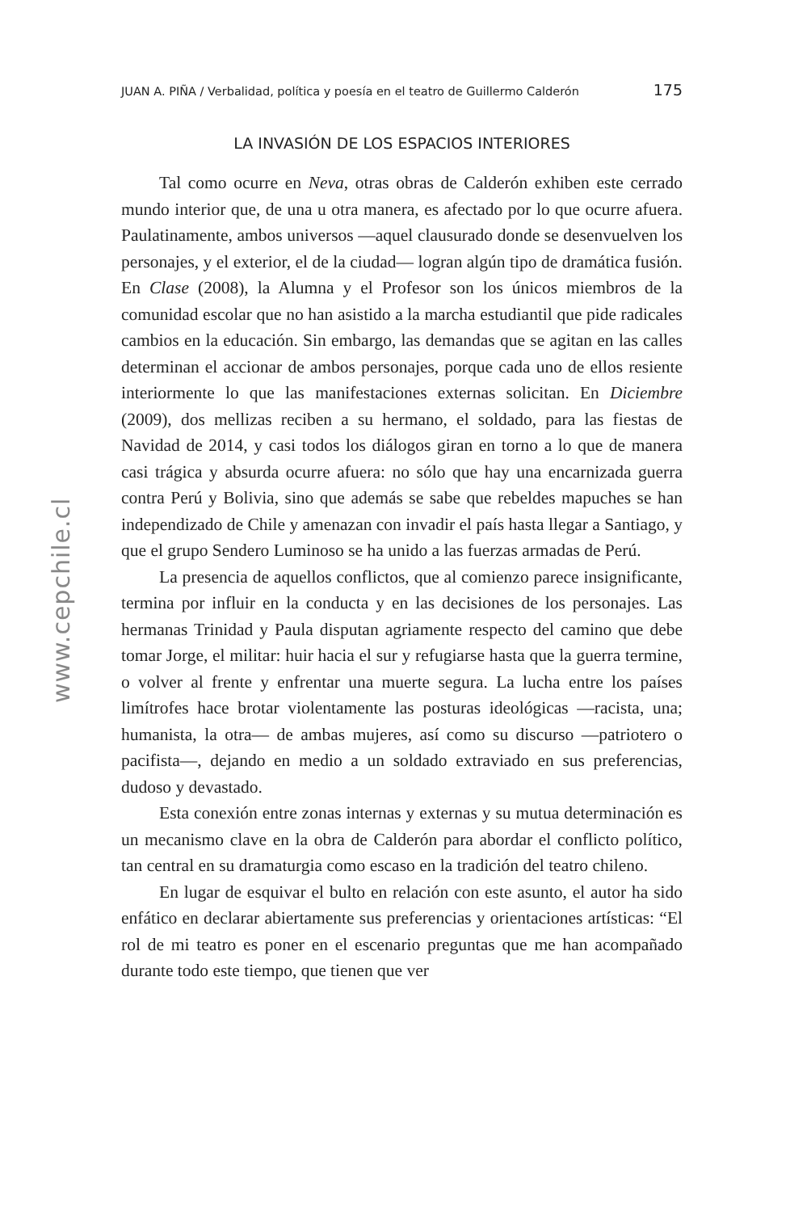www.cepchile.cl
JUAN A. PIÑA / Verbalidad, política y poesía en el teatro de Guillermo Calderón 175
LA INVASIÓN DE LOS ESPACIOS INTERIORES
Tal como ocurre en Neva, otras obras de Calderón exhiben este cerrado mundo interior que, de una u otra manera, es afectado por lo que ocurre afuera. Paulatinamente, ambos universos —aquel clausurado donde se desenvuelven los personajes, y el exterior, el de la ciudad— logran algún tipo de dramática fusión. En Clase (2008), la Alumna y el Profesor son los únicos miembros de la comunidad escolar que no han asistido a la marcha estudiantil que pide radicales cambios en la educación. Sin embargo, las demandas que se agitan en las calles determinan el accionar de ambos personajes, porque cada uno de ellos resiente interiormente lo que las manifestaciones externas solicitan. En Diciembre (2009), dos mellizas reciben a su hermano, el soldado, para las fiestas de Navidad de 2014, y casi todos los diálogos giran en torno a lo que de manera casi trágica y absurda ocurre afuera: no sólo que hay una encarnizada guerra contra Perú y Bolivia, sino que además se sabe que rebeldes mapuches se han independizado de Chile y amenazan con invadir el país hasta llegar a Santiago, y que el grupo Sendero Luminoso se ha unido a las fuerzas armadas de Perú.
La presencia de aquellos conflictos, que al comienzo parece insignificante, termina por influir en la conducta y en las decisiones de los personajes. Las hermanas Trinidad y Paula disputan agriamente respecto del camino que debe tomar Jorge, el militar: huir hacia el sur y refugiarse hasta que la guerra termine, o volver al frente y enfrentar una muerte segura. La lucha entre los países limítrofes hace brotar violentamente las posturas ideológicas —racista, una; humanista, la otra— de ambas mujeres, así como su discurso —patriotero o pacifista—, dejando en medio a un soldado extraviado en sus preferencias, dudoso y devastado.
Esta conexión entre zonas internas y externas y su mutua determinación es un mecanismo clave en la obra de Calderón para abordar el conflicto político, tan central en su dramaturgia como escaso en la tradición del teatro chileno.
En lugar de esquivar el bulto en relación con este asunto, el autor ha sido enfático en declarar abiertamente sus preferencias y orientaciones artísticas: “El rol de mi teatro es poner en el escenario preguntas que me han acompañado durante todo este tiempo, que tienen que ver